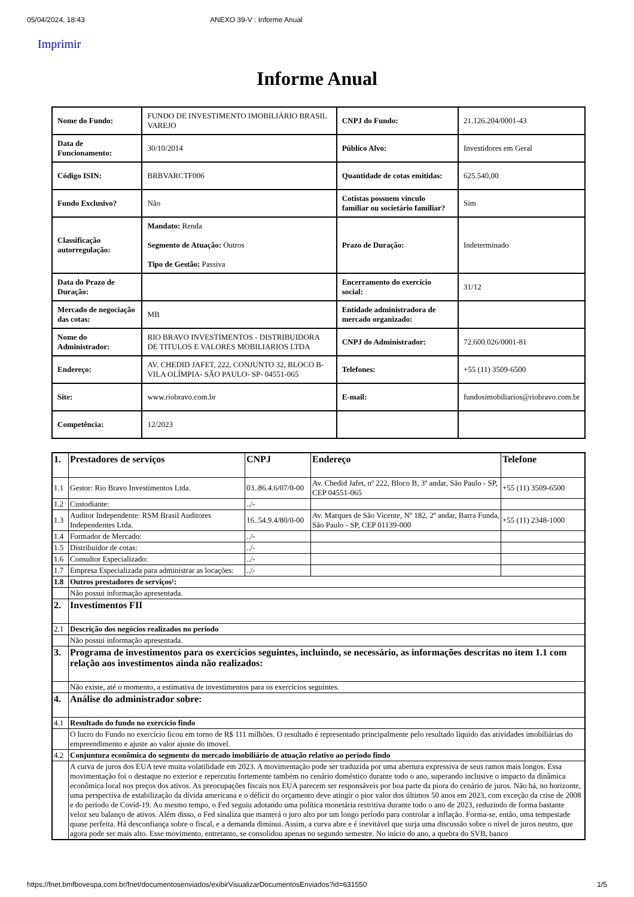05/04/2024, 18:43 ANEXO 39-V : Informe Anual
Imprimir
Informe Anual
| Nome do Fundo: | FUNDO DE INVESTIMENTO IMOBILIÁRIO BRASIL VAREJO | CNPJ do Fundo: | 21.126.204/0001-43 |
| Data de Funcionamento: | 30/10/2014 | Público Alvo: | Investidores em Geral |
| Código ISIN: | BRBVARCTF006 | Quantidade de cotas emitidas: | 625.540,00 |
| Fundo Exclusivo? | Não | Cotistas possuem vínculo familiar ou societário familiar? | Sim |
| Classificação autorregulação: | Mandato: Renda Segmento de Atuação: Outros Tipo de Gestão: Passiva | Prazo de Duração: | Indeterminado |
| Data do Prazo de Duração: | | Encerramento do exercício social: | 31/12 |
| Mercado de negociação das cotas: | MB | Entidade administradora de mercado organizado: | |
| Nome do Administrador: | RIO BRAVO INVESTIMENTOS - DISTRIBUIDORA DE TITULOS E VALORES MOBILIARIOS LTDA | CNPJ do Administrador: | 72.600.026/0001-81 |
| Endereço: | AV. CHEDID JAFET, 222, CONJUNTO 32, BLOCO B- VILA OLÍMPIA- SÃO PAULO- SP- 04551-065 | Telefones: | +55 (11) 3509-6500 |
| Site: | www.riobravo.com.br | E-mail: | fundosimobiliarios@riobravo.com.br |
| Competência: | 12/2023 | | |
| 1. | Prestadores de serviços | CNPJ | Endereço | Telefone |
| --- | --- | --- | --- | --- |
| 1.1 | Gestor: Rio Bravo Investimentos Ltda. | 03..86.4.6/07/0-00 | Av. Chedid Jafet, nº 222, Bloco B, 3º andar, São Paulo - SP, CEP 04551-065 | +55 (11) 3509-6500 |
| 1.2 | Custodiante: | ../- | | |
| 1.3 | Auditor Independente: RSM Brasil Auditores Independentes Ltda. | 16..54.9.4/80/0-00 | Av. Marques de São Vicente, Nº 182, 2º andar, Barra Funda, São Paulo - SP, CEP 01139-000 | +55 (11) 2348-1000 |
| 1.4 | Formador de Mercado: | ../- | | |
| 1.5 | Distribuidor de cotas: | ../- | | |
| 1.6 | Consultor Especializado: | ../- | | |
| 1.7 | Empresa Especializada para administrar as locações: | ../- | | |
| 1.8 | Outros prestadores de serviços¹: | | | |
| | Não possui informação apresentada. | | | |
| 2. | Investimentos FII | | | |
| 2.1 | Descrição dos negócios realizados no período | | | |
| | Não possui informação apresentada. | | | |
| 3. | Programa de investimentos para os exercícios seguintes, incluindo, se necessário, as informações descritas no item 1.1 com relação aos investimentos ainda não realizados: | | | |
| | Não existe, até o momento, a estimativa de investimentos para os exercicios seguintes. | | | |
| 4. | Análise do administrador sobre: | | | |
| 4.1 | Resultado do fundo no exercício findo | | | |
| | O lucro do Fundo no exercício ficou em torno de R$ 111 milhões. O resultado é representado principalmente pelo resultado líquido das atividades imobiliárias do empreendimento e ajuste ao valor ajuste do imovel. | | | |
| 4.2 | Conjuntura econômica do segmento do mercado imobiliário de atuação relativo ao período findo | | | |
| | A curva de juros dos EUA teve muita volatilidade em 2023. A movimentação pode ser traduzida por uma abertura expressiva de seus ramos mais longos. Essa movimentação foi o destaque no exterior e repercutiu fortemente também no cenário doméstico durante todo o ano, superando inclusive o impacto da dinâmica econômica local nos preços dos ativos. As preocupações fiscais nos EUA parecem ser responsáveis por boa parte da piora do cenário de juros. Não há, no horizonte, uma perspectiva de estabilização da dívida americana e o déficit do orçamento deve atingir o pior valor dos últimos 50 anos em 2023, com exceção da crise de 2008 e do período de Covid-19. Ao mesmo tempo, o Fed seguiu adotando uma política monetária restritiva durante todo o ano de 2023, reduzindo de forma bastante veloz seu balanço de ativos. Além disso, o Fed sinaliza que manterá o juro alto por um longo período para controlar a inflação. Forma-se, então, uma tempestade quase perfeita. Há desconfiança sobre o fiscal, e a demanda diminui. Assim, a curva abre e é inevitável que surja uma discussão sobre o nível de juros neutro, que agora pode ser mais alto. Esse movimento, entretanto, se consolidou apenas no segundo semestre. No início do ano, a quebra do SVB, banco | | | |
https://fnet.bmfbovespa.com.br/fnet/documentosenviados/exibirVisualizarDocumentosEnviados?id=631550 1/5